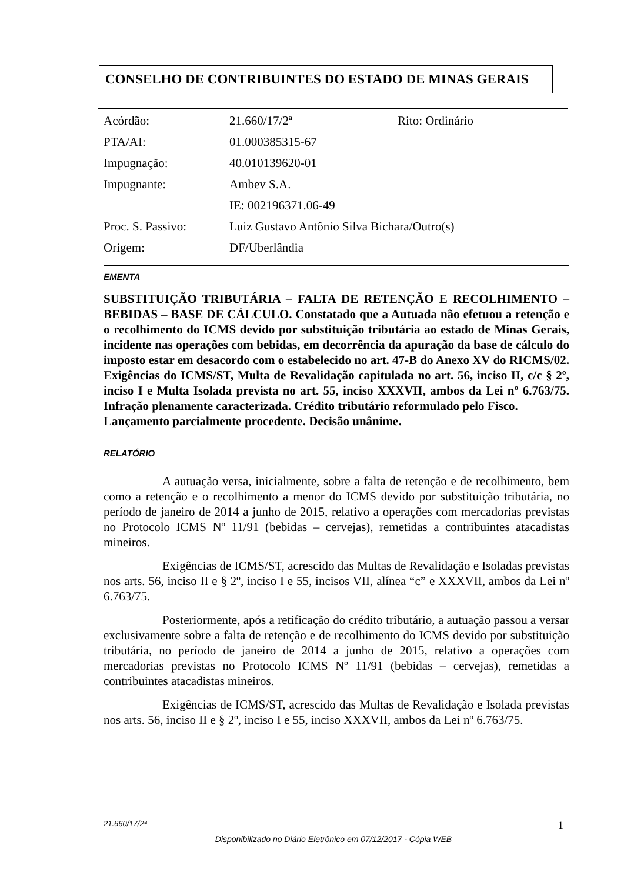CONSELHO DE CONTRIBUINTES DO ESTADO DE MINAS GERAIS
| Acórdão: | 21.660/17/2ª | Rito: Ordinário |
| PTA/AI: | 01.000385315-67 | |
| Impugnação: | 40.010139620-01 | |
| Impugnante: | Ambev S.A. | |
| | IE: 002196371.06-49 | |
| Proc. S. Passivo: | Luiz Gustavo Antônio Silva Bichara/Outro(s) | |
| Origem: | DF/Uberlândia | |
EMENTA
SUBSTITUIÇÃO TRIBUTÁRIA – FALTA DE RETENÇÃO E RECOLHIMENTO – BEBIDAS – BASE DE CÁLCULO. Constatado que a Autuada não efetuou a retenção e o recolhimento do ICMS devido por substituição tributária ao estado de Minas Gerais, incidente nas operações com bebidas, em decorrência da apuração da base de cálculo do imposto estar em desacordo com o estabelecido no art. 47-B do Anexo XV do RICMS/02. Exigências do ICMS/ST, Multa de Revalidação capitulada no art. 56, inciso II, c/c § 2º, inciso I e Multa Isolada prevista no art. 55, inciso XXXVII, ambos da Lei nº 6.763/75. Infração plenamente caracterizada. Crédito tributário reformulado pelo Fisco.
Lançamento parcialmente procedente. Decisão unânime.
RELATÓRIO
A autuação versa, inicialmente, sobre a falta de retenção e de recolhimento, bem como a retenção e o recolhimento a menor do ICMS devido por substituição tributária, no período de janeiro de 2014 a junho de 2015, relativo a operações com mercadorias previstas no Protocolo ICMS Nº 11/91 (bebidas – cervejas), remetidas a contribuintes atacadistas mineiros.
Exigências de ICMS/ST, acrescido das Multas de Revalidação e Isoladas previstas nos arts. 56, inciso II e § 2º, inciso I e 55, incisos VII, alínea “c” e XXXVII, ambos da Lei nº 6.763/75.
Posteriormente, após a retificação do crédito tributário, a autuação passou a versar exclusivamente sobre a falta de retenção e de recolhimento do ICMS devido por substituição tributária, no período de janeiro de 2014 a junho de 2015, relativo a operações com mercadorias previstas no Protocolo ICMS Nº 11/91 (bebidas – cervejas), remetidas a contribuintes atacadistas mineiros.
Exigências de ICMS/ST, acrescido das Multas de Revalidação e Isolada previstas nos arts. 56, inciso II e § 2º, inciso I e 55, inciso XXXVII, ambos da Lei nº 6.763/75.
21.660/17/2ª 1
Disponibilizado no Diário Eletrônico em 07/12/2017 - Cópia WEB